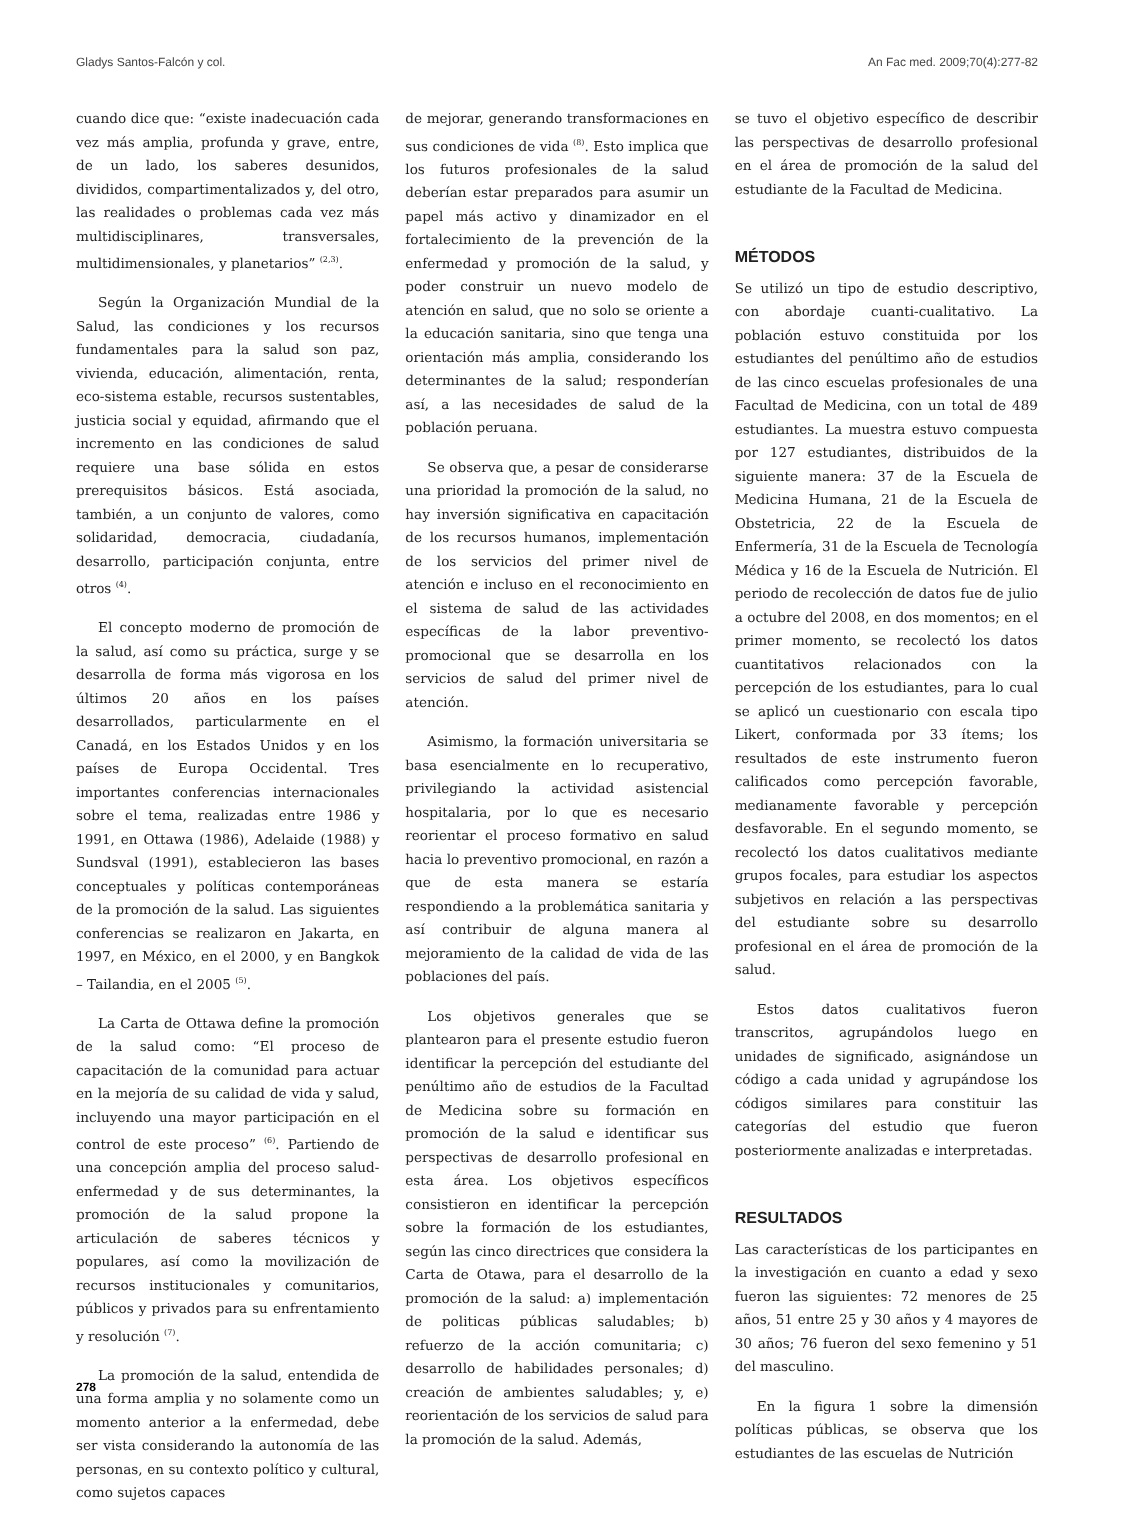Gladys Santos-Falcón y col. An Fac med. 2009;70(4):277-82
cuando dice que: “existe inadecuación cada vez más amplia, profunda y grave, entre, de un lado, los saberes desunidos, divididos, compartimentalizados y, del otro, las realidades o problemas cada vez más multidisciplinares, transversales, multidimensionales, y planetarios” <sup>(2,3)</sup>.
Según la Organización Mundial de la Salud, las condiciones y los recursos fundamentales para la salud son paz, vivienda, educación, alimentación, renta, eco-sistema estable, recursos sustentables, justicia social y equidad, afirmando que el incremento en las condiciones de salud requiere una base sólida en estos prerequisitos básicos. Está asociada, también, a un conjunto de valores, como solidaridad, democracia, ciudadanía, desarrollo, participación conjunta, entre otros <sup>(4)</sup>.
El concepto moderno de promoción de la salud, así como su práctica, surge y se desarrolla de forma más vigorosa en los últimos 20 años en los países desarrollados, particularmente en el Canadá, en los Estados Unidos y en los países de Europa Occidental. Tres importantes conferencias internacionales sobre el tema, realizadas entre 1986 y 1991, en Ottawa (1986), Adelaide (1988) y Sundsval (1991), establecieron las bases conceptuales y políticas contemporáneas de la promoción de la salud. Las siguientes conferencias se realizaron en Jakarta, en 1997, en México, en el 2000, y en Bangkok – Tailandia, en el 2005 <sup>(5)</sup>.
La Carta de Ottawa define la promoción de la salud como: “El proceso de capacitación de la comunidad para actuar en la mejoría de su calidad de vida y salud, incluyendo una mayor participación en el control de este proceso” <sup>(6)</sup>. Partiendo de una concepción amplia del proceso salud-enfermedad y de sus determinantes, la promoción de la salud propone la articulación de saberes técnicos y populares, así como la movilización de recursos institucionales y comunitarios, públicos y privados para su enfrentamiento y resolución <sup>(7)</sup>.
La promoción de la salud, entendida de una forma amplia y no solamente como un momento anterior a la enfermedad, debe ser vista considerando la autonomía de las personas, en su contexto político y cultural, como sujetos capaces
de mejorar, generando transformaciones en sus condiciones de vida <sup>(8)</sup>. Esto implica que los futuros profesionales de la salud deberían estar preparados para asumir un papel más activo y dinamizador en el fortalecimiento de la prevención de la enfermedad y promoción de la salud, y poder construir un nuevo modelo de atención en salud, que no solo se oriente a la educación sanitaria, sino que tenga una orientación más amplia, considerando los determinantes de la salud; responderían así, a las necesidades de salud de la población peruana.
Se observa que, a pesar de considerarse una prioridad la promoción de la salud, no hay inversión significativa en capacitación de los recursos humanos, implementación de los servicios del primer nivel de atención e incluso en el reconocimiento en el sistema de salud de las actividades específicas de la labor preventivo-promocional que se desarrolla en los servicios de salud del primer nivel de atención.
Asimismo, la formación universitaria se basa esencialmente en lo recuperativo, privilegiando la actividad asistencial hospitalaria, por lo que es necesario reorientar el proceso formativo en salud hacia lo preventivo promocional, en razón a que de esta manera se estaría respondiendo a la problemática sanitaria y así contribuir de alguna manera al mejoramiento de la calidad de vida de las poblaciones del país.
Los objetivos generales que se plantearon para el presente estudio fueron identificar la percepción del estudiante del penúltimo año de estudios de la Facultad de Medicina sobre su formación en promoción de la salud e identificar sus perspectivas de desarrollo profesional en esta área. Los objetivos específicos consistieron en identificar la percepción sobre la formación de los estudiantes, según las cinco directrices que considera la Carta de Otawa, para el desarrollo de la promoción de la salud: a) implementación de politicas públicas saludables; b) refuerzo de la acción comunitaria; c) desarrollo de habilidades personales; d) creación de ambientes saludables; y, e) reorientación de los servicios de salud para la promoción de la salud. Además,
se tuvo el objetivo específico de describir las perspectivas de desarrollo profesional en el área de promoción de la salud del estudiante de la Facultad de Medicina.
MÉTODOS
Se utilizó un tipo de estudio descriptivo, con abordaje cuanti-cualitativo. La población estuvo constituida por los estudiantes del penúltimo año de estudios de las cinco escuelas profesionales de una Facultad de Medicina, con un total de 489 estudiantes. La muestra estuvo compuesta por 127 estudiantes, distribuidos de la siguiente manera: 37 de la Escuela de Medicina Humana, 21 de la Escuela de Obstetricia, 22 de la Escuela de Enfermería, 31 de la Escuela de Tecnología Médica y 16 de la Escuela de Nutrición. El periodo de recolección de datos fue de julio a octubre del 2008, en dos momentos; en el primer momento, se recolectó los datos cuantitativos relacionados con la percepción de los estudiantes, para lo cual se aplicó un cuestionario con escala tipo Likert, conformada por 33 ítems; los resultados de este instrumento fueron calificados como percepción favorable, medianamente favorable y percepción desfavorable. En el segundo momento, se recolectó los datos cualitativos mediante grupos focales, para estudiar los aspectos subjetivos en relación a las perspectivas del estudiante sobre su desarrollo profesional en el área de promoción de la salud.
Estos datos cualitativos fueron transcritos, agrupándolos luego en unidades de significado, asignándose un código a cada unidad y agrupándose los códigos similares para constituir las categorías del estudio que fueron posteriormente analizadas e interpretadas.
RESULTADOS
Las características de los participantes en la investigación en cuanto a edad y sexo fueron las siguientes: 72 menores de 25 años, 51 entre 25 y 30 años y 4 mayores de 30 años; 76 fueron del sexo femenino y 51 del masculino.
En la figura 1 sobre la dimensión políticas públicas, se observa que los estudiantes de las escuelas de Nutrición
278